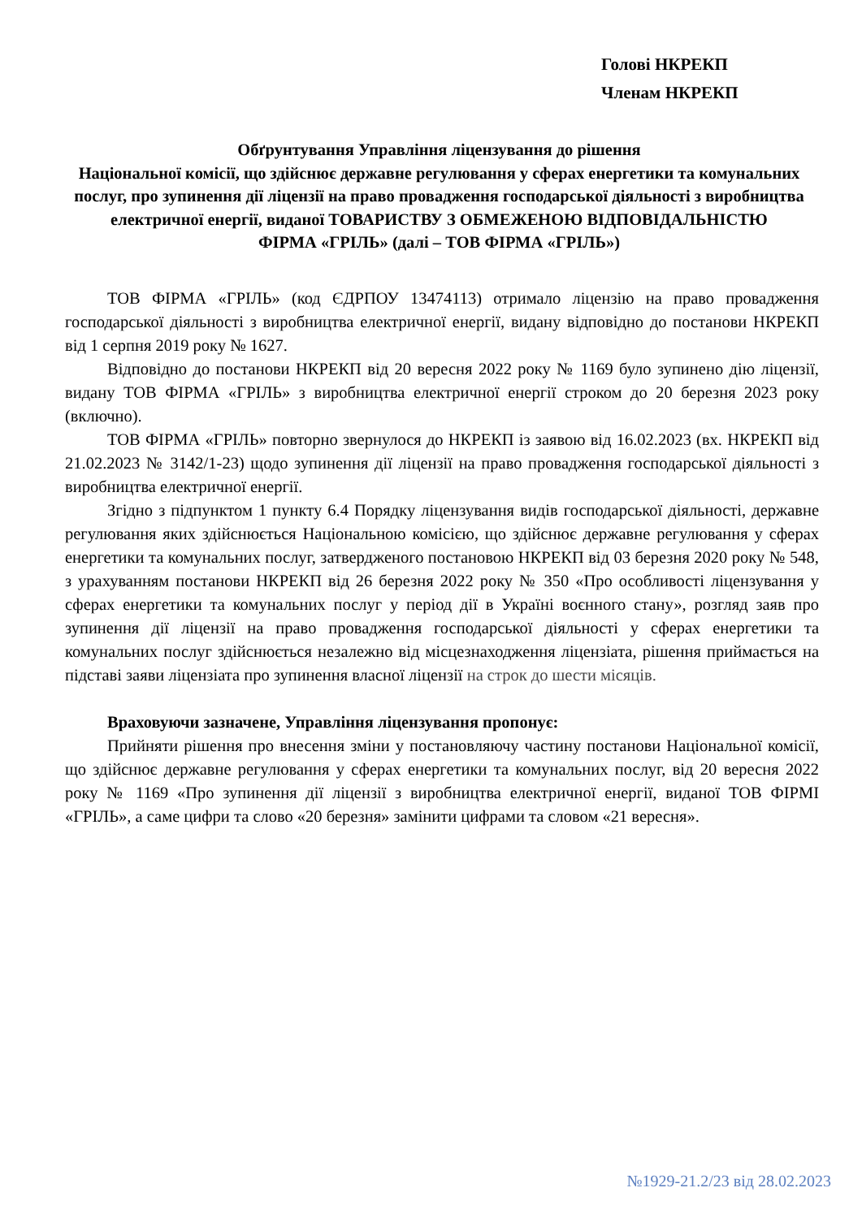Голові НКРЕКП
Членам НКРЕКП
Обґрунтування Управління ліцензування до рішення
Національної комісії, що здійснює державне регулювання у сферах енергетики та комунальних послуг, про зупинення дії ліцензії на право провадження господарської діяльності з виробництва електричної енергії, виданої ТОВАРИСТВУ З ОБМЕЖЕНОЮ ВІДПОВІДАЛЬНІСТЮ
ФІРМА «ГРІЛЬ» (далі – ТОВ ФІРМА «ГРІЛЬ»)
ТОВ ФІРМА «ГРІЛЬ» (код ЄДРПОУ 13474113) отримало ліцензію на право провадження господарської діяльності з виробництва електричної енергії, видану відповідно до постанови НКРЕКП від 1 серпня 2019 року № 1627.
Відповідно до постанови НКРЕКП від 20 вересня 2022 року № 1169 було зупинено дію ліцензії, видану ТОВ ФІРМА «ГРІЛЬ» з виробництва електричної енергії строком до 20 березня 2023 року (включно).
ТОВ ФІРМА «ГРІЛЬ» повторно звернулося до НКРЕКП із заявою від 16.02.2023 (вх. НКРЕКП від 21.02.2023 № 3142/1-23) щодо зупинення дії ліцензії на право провадження господарської діяльності з виробництва електричної енергії.
Згідно з підпунктом 1 пункту 6.4 Порядку ліцензування видів господарської діяльності, державне регулювання яких здійснюється Національною комісією, що здійснює державне регулювання у сферах енергетики та комунальних послуг, затвердженого постановою НКРЕКП від 03 березня 2020 року № 548, з урахуванням постанови НКРЕКП від 26 березня 2022 року № 350 «Про особливості ліцензування у сферах енергетики та комунальних послуг у період дії в Україні воєнного стану», розгляд заяв про зупинення дії ліцензії на право провадження господарської діяльності у сферах енергетики та комунальних послуг здійснюється незалежно від місцезнаходження ліцензіата, рішення приймається на підставі заяви ліцензіата про зупинення власної ліцензії на строк до шести місяців.
Враховуючи зазначене, Управління ліцензування пропонує:
Прийняти рішення про внесення зміни у постановляючу частину постанови Національної комісії, що здійснює державне регулювання у сферах енергетики та комунальних послуг, від 20 вересня 2022 року № 1169 «Про зупинення дії ліцензії з виробництва електричної енергії, виданої ТОВ ФІРМІ «ГРІЛЬ», а саме цифри та слово «20 березня» замінити цифрами та словом «21 вересня».
№1929-21.2/23 від 28.02.2023